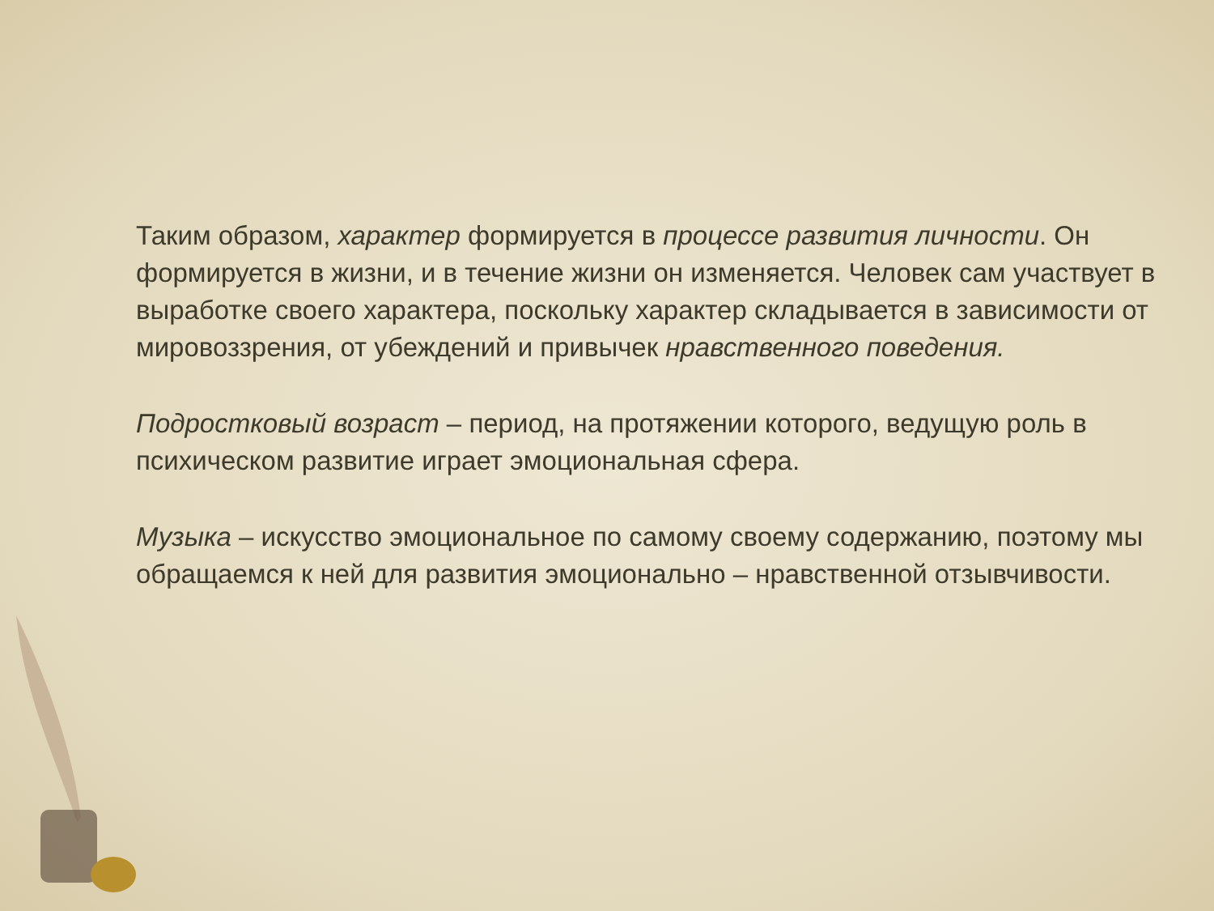Таким образом, характер формируется в процессе развития личности. Он формируется в жизни, и в течение жизни он изменяется. Человек сам участвует в выработке своего характера, поскольку характер складывается в зависимости от мировоззрения, от убеждений и привычек нравственного поведения.
Подростковый возраст – период, на протяжении которого, ведущую роль в психическом развитие играет эмоциональная сфера.
Музыка – искусство эмоциональное по самому своему содержанию, поэтому мы обращаемся к ней для развития эмоционально – нравственной отзывчивости.